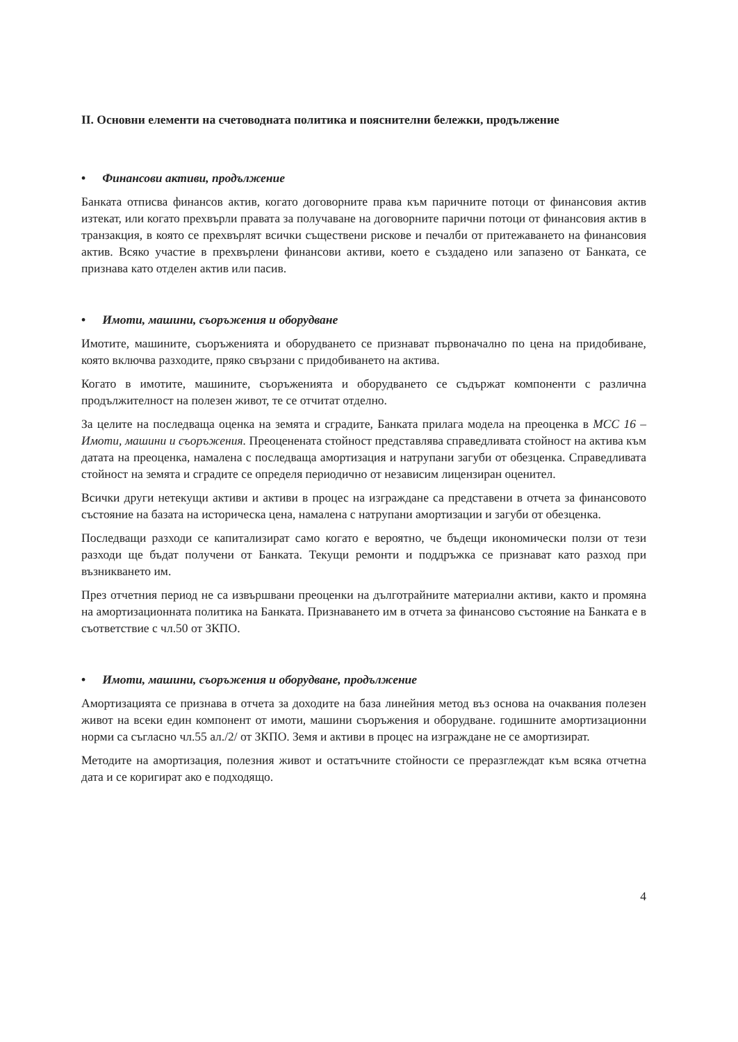II. Основни елементи на счетоводната политика и пояснителни бележки, продължение
• Финансови активи, продължение
Банката отписва финансов актив, когато договорните права към паричните потоци от финансовия актив изтекат, или когато прехвърли правата за получаване на договорните парични потоци от финансовия актив в транзакция, в която се прехвърлят всички съществени рискове и печалби от притежаването на финансовия актив. Всяко участие в прехвърлени финансови активи, което е създадено или запазено от Банката, се признава като отделен актив или пасив.
• Имоти, машини, съоръжения и оборудване
Имотите, машините, съоръженията и оборудването се признават първоначално по цена на придобиване, която включва разходите, пряко свързани с придобиването на актива.
Когато в имотите, машините, съоръженията и оборудването се съдържат компоненти с различна продължителност на полезен живот, те се отчитат отделно.
За целите на последваща оценка на земята и сградите, Банката прилага модела на преоценка в МСС 16 – Имоти, машини и съоръжения. Преоценената стойност представлява справедливата стойност на актива към датата на преоценка, намалена с последваща амортизация и натрупани загуби от обезценка. Справедливата стойност на земята и сградите се определя периодично от независим лицензиран оценител.
Всички други нетекущи активи и активи в процес на изграждане са представени в отчета за финансовото състояние на базата на историческа цена, намалена с натрупани амортизации и загуби от обезценка.
Последващи разходи се капитализират само когато е вероятно, че бъдещи икономически ползи от тези разходи ще бъдат получени от Банката. Текущи ремонти и поддръжка се признават като разход при възникването им.
През отчетния период не са извършвани преоценки на дълготрайните материални активи, както и промяна на амортизационната политика на Банката. Признаването им в отчета за финансово състояние на Банката е в съответствие с чл.50 от ЗКПО.
• Имоти, машини, съоръжения и оборудване, продължение
Амортизацията се признава в отчета за доходите на база линейния метод въз основа на очаквания полезен живот на всеки един компонент от имоти, машини съоръжения и оборудване. годишните амортизационни норми са съгласно чл.55 ал./2/ от ЗКПО. Земя и активи в процес на изграждане не се амортизират.
Методите на амортизация, полезния живот и остатъчните стойности се преразглеждат към всяка отчетна дата и се коригират ако е подходящо.
4